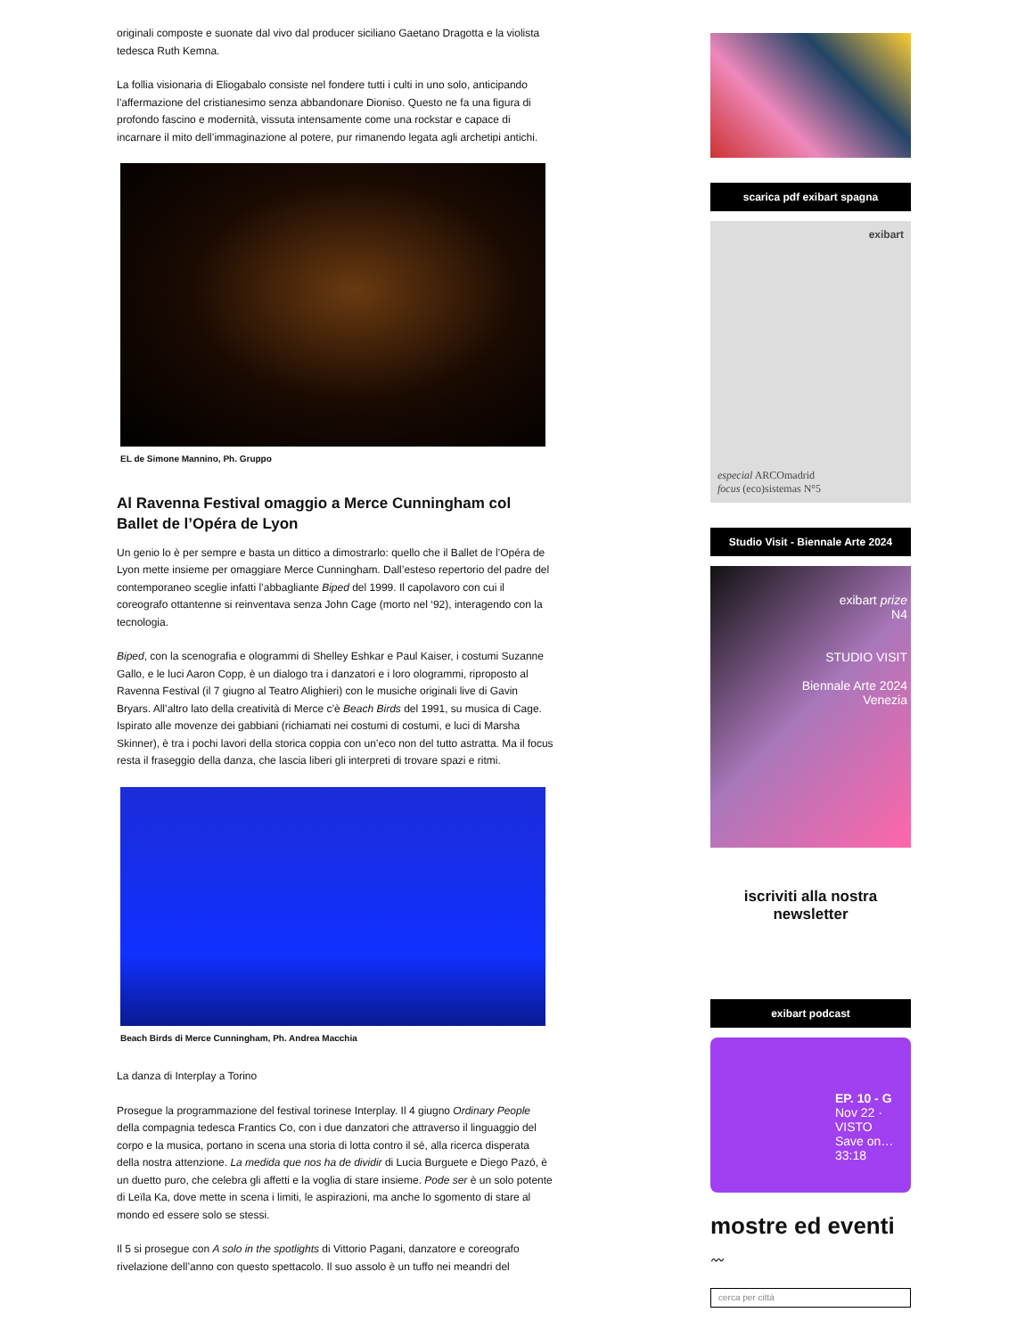originali composte e suonate dal vivo dal producer siciliano Gaetano Dragotta e la violista tedesca Ruth Kemna.
La follia visionaria di Eliogabalo consiste nel fondere tutti i culti in uno solo, anticipando l’affermazione del cristianesimo senza abbandonare Dioniso. Questo ne fa una figura di profondo fascino e modernità, vissuta intensamente come una rockstar e capace di incarnare il mito dell’immaginazione al potere, pur rimanendo legata agli archetipi antichi.
EL de Simone Mannino, Ph. Gruppo
Al Ravenna Festival omaggio a Merce Cunningham col Ballet de l’Opéra de Lyon
Un genio lo è per sempre e basta un dittico a dimostrarlo: quello che il Ballet de l’Opéra de Lyon mette insieme per omaggiare Merce Cunningham. Dall’esteso repertorio del padre del contemporaneo sceglie infatti l’abbagliante Biped del 1999. Il capolavoro con cui il coreografo ottantenne si reinventava senza John Cage (morto nel ‘92), interagendo con la tecnologia.
Biped, con la scenografia e ologrammi di Shelley Eshkar e Paul Kaiser, i costumi Suzanne Gallo, e le luci Aaron Copp, è un dialogo tra i danzatori e i loro ologrammi, riproposto al Ravenna Festival (il 7 giugno al Teatro Alighieri) con le musiche originali live di Gavin Bryars. All’altro lato della creatività di Merce c’è Beach Birds del 1991, su musica di Cage. Ispirato alle movenze dei gabbiani (richiamati nei costumi di costumi, e luci di Marsha Skinner), è tra i pochi lavori della storica coppia con un’eco non del tutto astratta. Ma il focus resta il fraseggio della danza, che lascia liberi gli interpreti di trovare spazi e ritmi.
Beach Birds di Merce Cunningham, Ph. Andrea Macchia
La danza di Interplay a Torino
Prosegue la programmazione del festival torinese Interplay. Il 4 giugno Ordinary People della compagnia tedesca Frantics Co, con i due danzatori che attraverso il linguaggio del corpo e la musica, portano in scena una storia di lotta contro il sé, alla ricerca disperata della nostra attenzione. La medida que nos ha de dividir di Lucia Burguete e Diego Pazó, è un duetto puro, che celebra gli affetti e la voglia di stare insieme. Pode ser è un solo potente di Leïla Ka, dove mette in scena i limiti, le aspirazioni, ma anche lo sgomento di stare al mondo ed essere solo se stessi.
Il 5 si prosegue con A solo in the spotlights di Vittorio Pagani, danzatore e coreografo rivelazione dell’anno con questo spettacolo. Il suo assolo è un tuffo nei meandri del
scarica pdf exibart spagna
exibart
especial ARCOmadrid
focus (eco)sistemas N°5
Studio Visit - Biennale Arte 2024
exibart prize
N4
STUDIO VISIT
Biennale Arte 2024
Venezia
iscriviti alla nostra
newsletter
exibart podcast
EP. 10 - G
Nov 22 · VISTO
Save on…
33:18
mostre ed eventi
〰
cerca per città